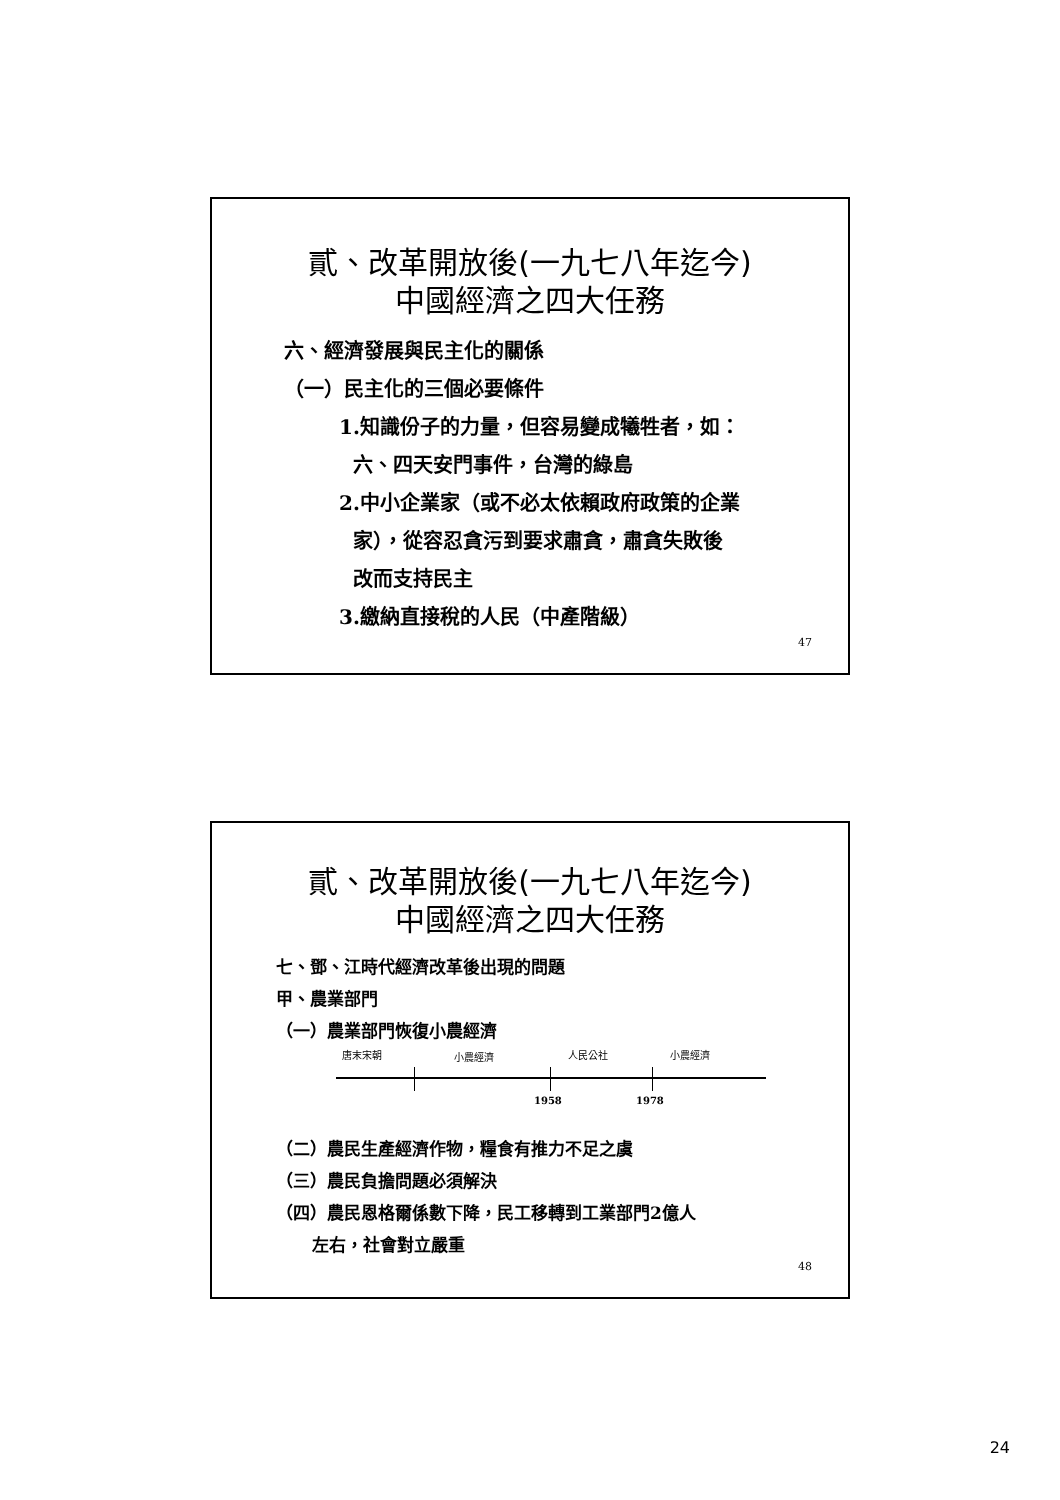貳、改革開放後(一九七八年迄今)
中國經濟之四大任務
六、經濟發展與民主化的關係
（一）民主化的三個必要條件
1.知識份子的力量，但容易變成犧牲者，如：
六、四天安門事件，台灣的綠島
2.中小企業家（或不必太依賴政府政策的企業
家），從容忍貪污到要求肅貪，肅貪失敗後
改而支持民主
3.繳納直接稅的人民（中產階級）
47
貳、改革開放後(一九七八年迄今)
中國經濟之四大任務
七、鄧、江時代經濟改革後出現的問題
甲、農業部門
（一）農業部門恢復小農經濟
唐末宋朝 小農經濟 人民公社 小農經濟
1958 1978
（二）農民生產經濟作物，糧食有推力不足之虞
（三）農民負擔問題必須解決
（四）農民恩格爾係數下降，民工移轉到工業部門2億人
左右，社會對立嚴重
48
24